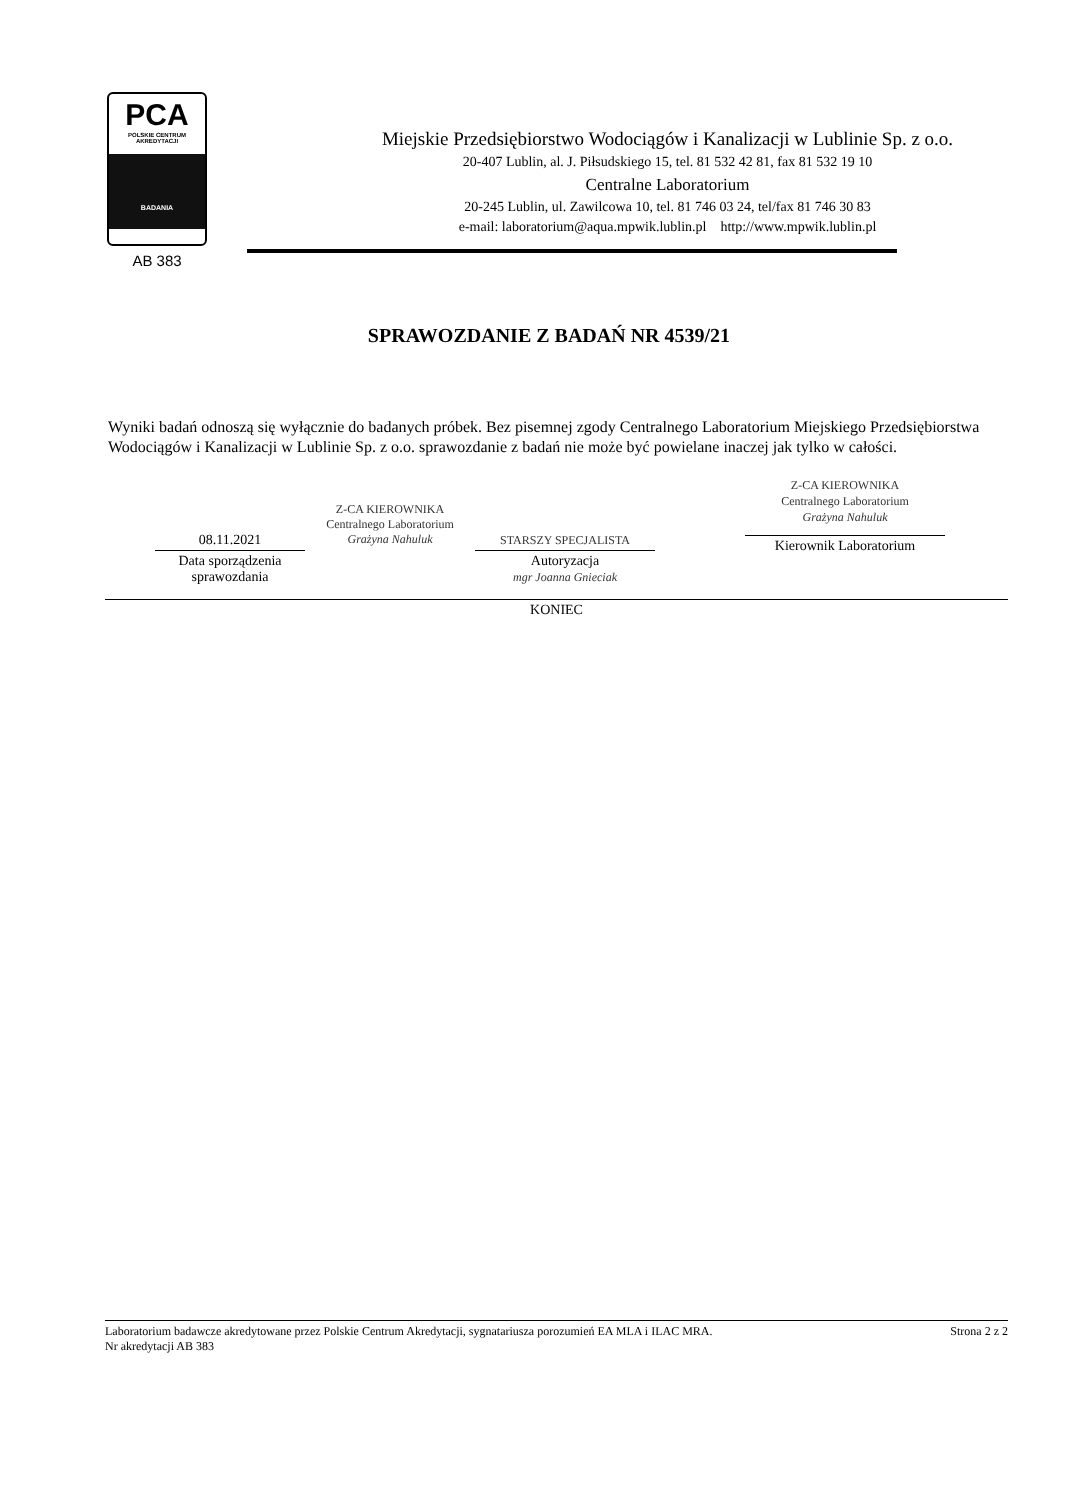PCA
POLSKIE CENTRUM
AKREDYTACJI
BADANIA
AB 383
Miejskie Przedsiębiorstwo Wodociągów i Kanalizacji w Lublinie Sp. z o.o.
20-407 Lublin, al. J. Piłsudskiego 15, tel. 81 532 42 81, fax 81 532 19 10
Centralne Laboratorium
20-245 Lublin, ul. Zawilcowa 10, tel. 81 746 03 24, tel/fax 81 746 30 83
e-mail: laboratorium@aqua.mpwik.lublin.pl http://www.mpwik.lublin.pl
SPRAWOZDANIE Z BADAŃ NR 4539/21
Wyniki badań odnoszą się wyłącznie do badanych próbek. Bez pisemnej zgody Centralnego Laboratorium Miejskiego Przedsiębiorstwa Wodociągów i Kanalizacji w Lublinie Sp. z o.o. sprawozdanie z badań nie może być powielane inaczej jak tylko w całości.
08.11.2021
Data sporządzenia
sprawozdania
Z-CA KIEROWNIKA
Centralnego Laboratorium
Grażyna Nahuluk
STARSZY SPECJALISTA
Autoryzacja
mgr Joanna Gnieciak
Z-CA KIEROWNIKA
Centralnego Laboratorium
Grażyna Nahuluk
Kierownik Laboratorium
KONIEC
Laboratorium badawcze akredytowane przez Polskie Centrum Akredytacji, sygnatariusza porozumień EA MLA i ILAC MRA.
Nr akredytacji AB 383
Strona 2 z 2